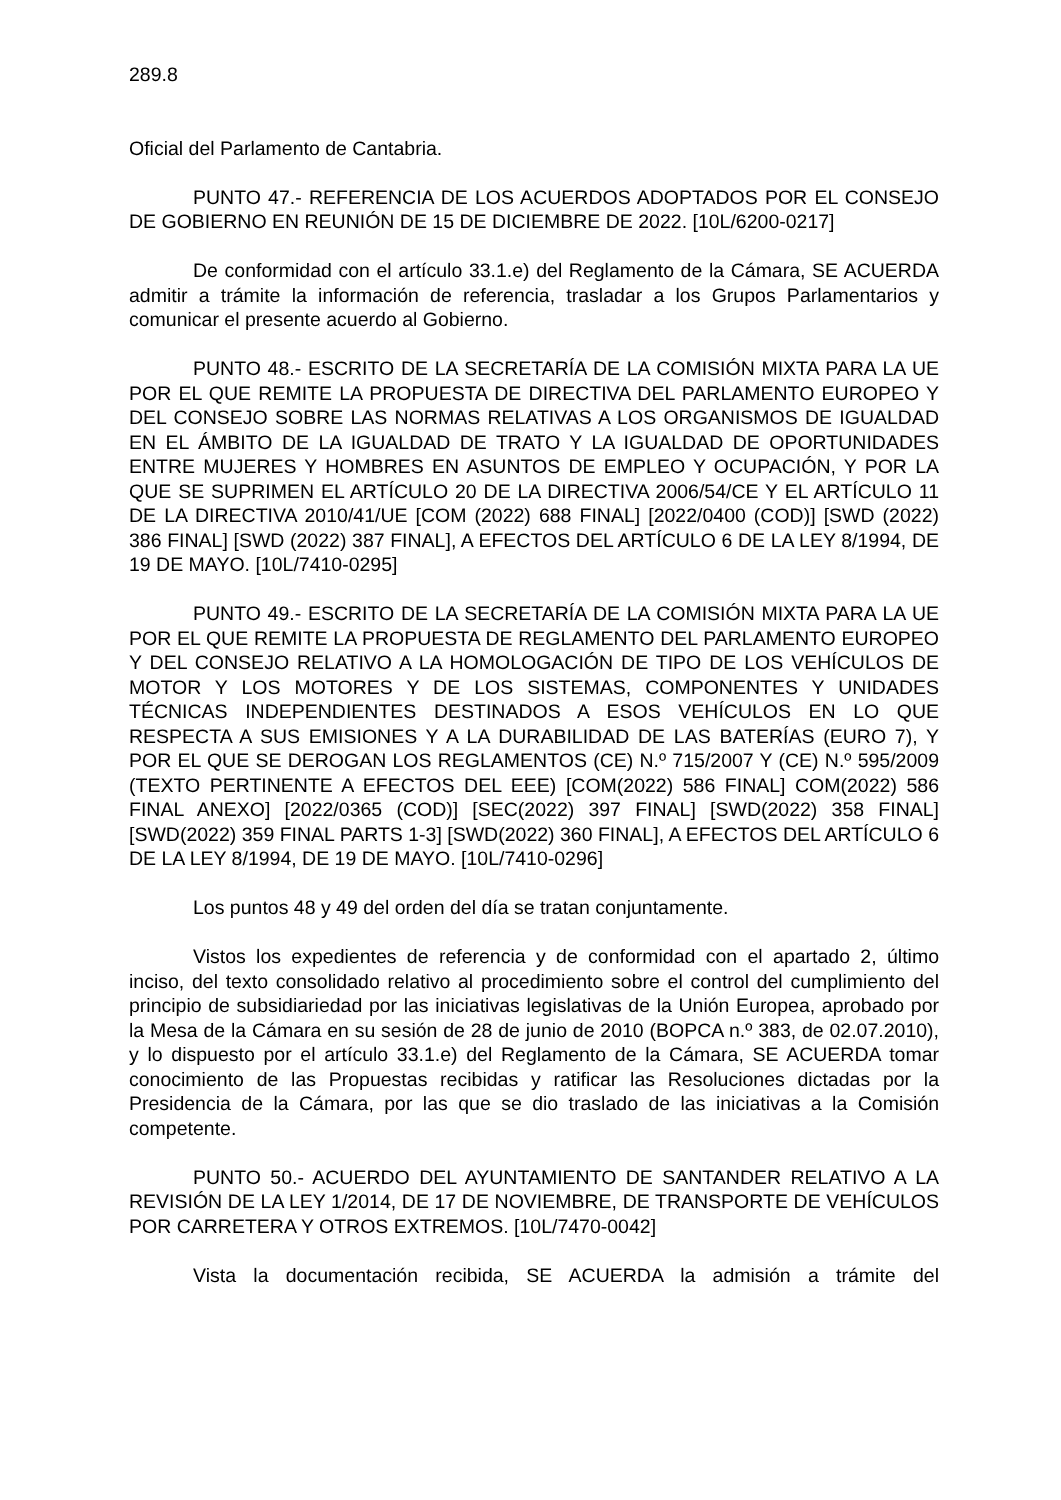289.8
Oficial del Parlamento de Cantabria.
PUNTO 47.- REFERENCIA DE LOS ACUERDOS ADOPTADOS POR EL CONSEJO DE GOBIERNO EN REUNIÓN DE 15 DE DICIEMBRE DE 2022. [10L/6200-0217]
De conformidad con el artículo 33.1.e) del Reglamento de la Cámara, SE ACUERDA admitir a trámite la información de referencia, trasladar a los Grupos Parlamentarios y comunicar el presente acuerdo al Gobierno.
PUNTO 48.- ESCRITO DE LA SECRETARÍA DE LA COMISIÓN MIXTA PARA LA UE POR EL QUE REMITE LA PROPUESTA DE DIRECTIVA DEL PARLAMENTO EUROPEO Y DEL CONSEJO SOBRE LAS NORMAS RELATIVAS A LOS ORGANISMOS DE IGUALDAD EN EL ÁMBITO DE LA IGUALDAD DE TRATO Y LA IGUALDAD DE OPORTUNIDADES ENTRE MUJERES Y HOMBRES EN ASUNTOS DE EMPLEO Y OCUPACIÓN, Y POR LA QUE SE SUPRIMEN EL ARTÍCULO 20 DE LA DIRECTIVA 2006/54/CE Y EL ARTÍCULO 11 DE LA DIRECTIVA 2010/41/UE [COM (2022) 688 FINAL] [2022/0400 (COD)] [SWD (2022) 386 FINAL] [SWD (2022) 387 FINAL], A EFECTOS DEL ARTÍCULO 6 DE LA LEY 8/1994, DE 19 DE MAYO. [10L/7410-0295]
PUNTO 49.- ESCRITO DE LA SECRETARÍA DE LA COMISIÓN MIXTA PARA LA UE POR EL QUE REMITE LA PROPUESTA DE REGLAMENTO DEL PARLAMENTO EUROPEO Y DEL CONSEJO RELATIVO A LA HOMOLOGACIÓN DE TIPO DE LOS VEHÍCULOS DE MOTOR Y LOS MOTORES Y DE LOS SISTEMAS, COMPONENTES Y UNIDADES TÉCNICAS INDEPENDIENTES DESTINADOS A ESOS VEHÍCULOS EN LO QUE RESPECTA A SUS EMISIONES Y A LA DURABILIDAD DE LAS BATERÍAS (EURO 7), Y POR EL QUE SE DEROGAN LOS REGLAMENTOS (CE) N.º 715/2007 Y (CE) N.º 595/2009 (TEXTO PERTINENTE A EFECTOS DEL EEE) [COM(2022) 586 FINAL] COM(2022) 586 FINAL ANEXO] [2022/0365 (COD)] [SEC(2022) 397 FINAL] [SWD(2022) 358 FINAL] [SWD(2022) 359 FINAL PARTS 1-3] [SWD(2022) 360 FINAL], A EFECTOS DEL ARTÍCULO 6 DE LA LEY 8/1994, DE 19 DE MAYO. [10L/7410-0296]
Los puntos 48 y 49 del orden del día se tratan conjuntamente.
Vistos los expedientes de referencia y de conformidad con el apartado 2, último inciso, del texto consolidado relativo al procedimiento sobre el control del cumplimiento del principio de subsidiariedad por las iniciativas legislativas de la Unión Europea, aprobado por la Mesa de la Cámara en su sesión de 28 de junio de 2010 (BOPCA n.º 383, de 02.07.2010), y lo dispuesto por el artículo 33.1.e) del Reglamento de la Cámara, SE ACUERDA tomar conocimiento de las Propuestas recibidas y ratificar las Resoluciones dictadas por la Presidencia de la Cámara, por las que se dio traslado de las iniciativas a la Comisión competente.
PUNTO 50.- ACUERDO DEL AYUNTAMIENTO DE SANTANDER RELATIVO A LA REVISIÓN DE LA LEY 1/2014, DE 17 DE NOVIEMBRE, DE TRANSPORTE DE VEHÍCULOS POR CARRETERA Y OTROS EXTREMOS. [10L/7470-0042]
Vista la documentación recibida, SE ACUERDA la admisión a trámite del